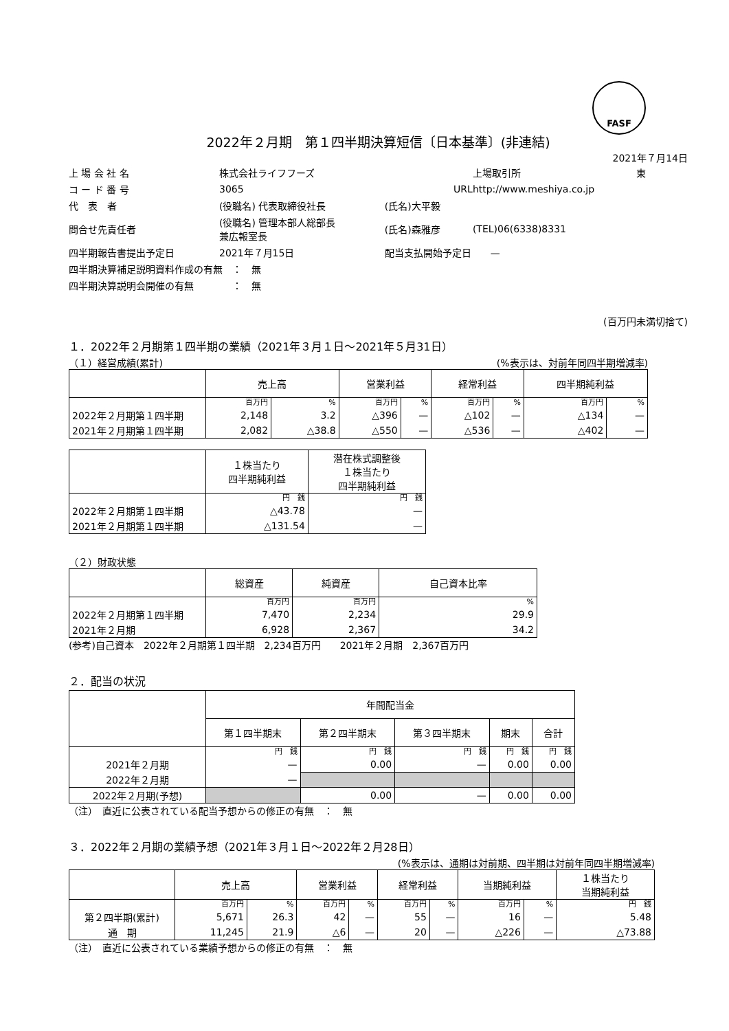FASF
2022年２月期　第１四半期決算短信〔日本基準〕(非連結)
2021年７月14日
| 上 場 会 社 名 | 株式会社ライフフーズ | | 上場取引所 | 東 |
| コ ー ド 番 号 | 3065 | URL | http://www.meshiya.co.jp | |
| 代 表 者 | (役職名) 代表取締役社長 | (氏名)大平毅 | | |
| 問合せ先責任者 | (役職名) 管理本部人総部長 兼広報室長 | (氏名)森雅彦 | (TEL)06(6338)8331 | |
| 四半期報告書提出予定日 | 2021年７月15日 | 配当支払開始予定日 — | | |
| 四半期決算補足説明資料作成の有無 ： 無 | | | | |
| 四半期決算説明会開催の有無 ： 無 | | | | |
(百万円未満切捨て)
１．2022年２月期第１四半期の業績（2021年３月１日～2021年５月31日）
（１）経営成績(累計) (%表示は、対前年同四半期増減率)
| | 売上高 | | 営業利益 | | 経常利益 | | 四半期純利益 | |
| --- | --- | --- | --- | --- | --- | --- | --- | --- |
| | 百万円 | % | 百万円 | % | 百万円 | % | 百万円 | % |
| 2022年２月期第１四半期 | 2,148 | 3.2 | △396 | — | △102 | — | △134 | — |
| 2021年２月期第１四半期 | 2,082 | △38.8 | △550 | — | △536 | — | △402 | — |
| | １株当たり 四半期純利益 | 潜在株式調整後 １株当たり 四半期純利益 |
| --- | --- | --- |
| | 円 銭 | 円 銭 |
| 2022年２月期第１四半期 | △43.78 | — |
| 2021年２月期第１四半期 | △131.54 | — |
（２）財政状態
| | 総資産 | 純資産 | 自己資本比率 |
| --- | --- | --- | --- |
| | 百万円 | 百万円 | % |
| 2022年２月期第１四半期 | 7,470 | 2,234 | 29.9 |
| 2021年２月期 | 6,928 | 2,367 | 34.2 |
(参考)自己資本　2022年２月期第１四半期　2,234百万円　　2021年２月期　2,367百万円
２．配当の状況
| | 年間配当金 | | | | |
| --- | --- | --- | --- | --- | --- |
| | 第１四半期末 | 第２四半期末 | 第３四半期末 | 期末 | 合計 |
| | 円 銭 | 円 銭 | 円 銭 | 円 銭 | 円 銭 |
| 2021年２月期 | — | 0.00 | — | 0.00 | 0.00 |
| 2022年２月期 | — | | | | |
| 2022年２月期(予想) | | 0.00 | — | 0.00 | 0.00 |
（注）　直近に公表されている配当予想からの修正の有無　：　無
３．2022年２月期の業績予想（2021年３月１日～2022年２月28日）
(%表示は、通期は対前期、四半期は対前年同四半期増減率)
| | 売上高 | | 営業利益 | | 経常利益 | | 当期純利益 | | １株当たり 当期純利益 |
| --- | --- | --- | --- | --- | --- | --- | --- | --- | --- |
| | 百万円 | % | 百万円 | % | 百万円 | % | 百万円 | % | 円 銭 |
| 第２四半期(累計) | 5,671 | 26.3 | 42 | — | 55 | — | 16 | — | 5.48 |
| 通 期 | 11,245 | 21.9 | △6 | — | 20 | — | △226 | — | △73.88 |
（注）　直近に公表されている業績予想からの修正の有無　：　無